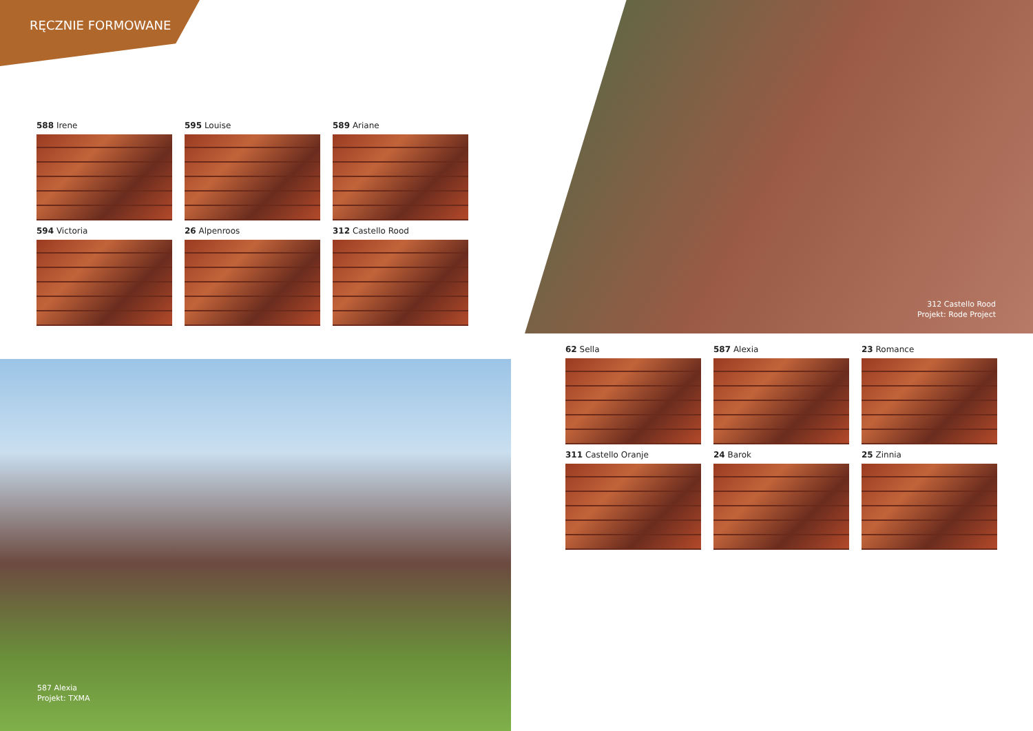RĘCZNIE FORMOWANE
588 Irene
595 Louise
589 Ariane
594 Victoria
26 Alpenroos
312 Castello Rood
312 Castello Rood
Projekt: Rode Project
62 Sella
587 Alexia
23 Romance
311 Castello Oranje
24 Barok
25 Zinnia
587 Alexia
Projekt: TXMA